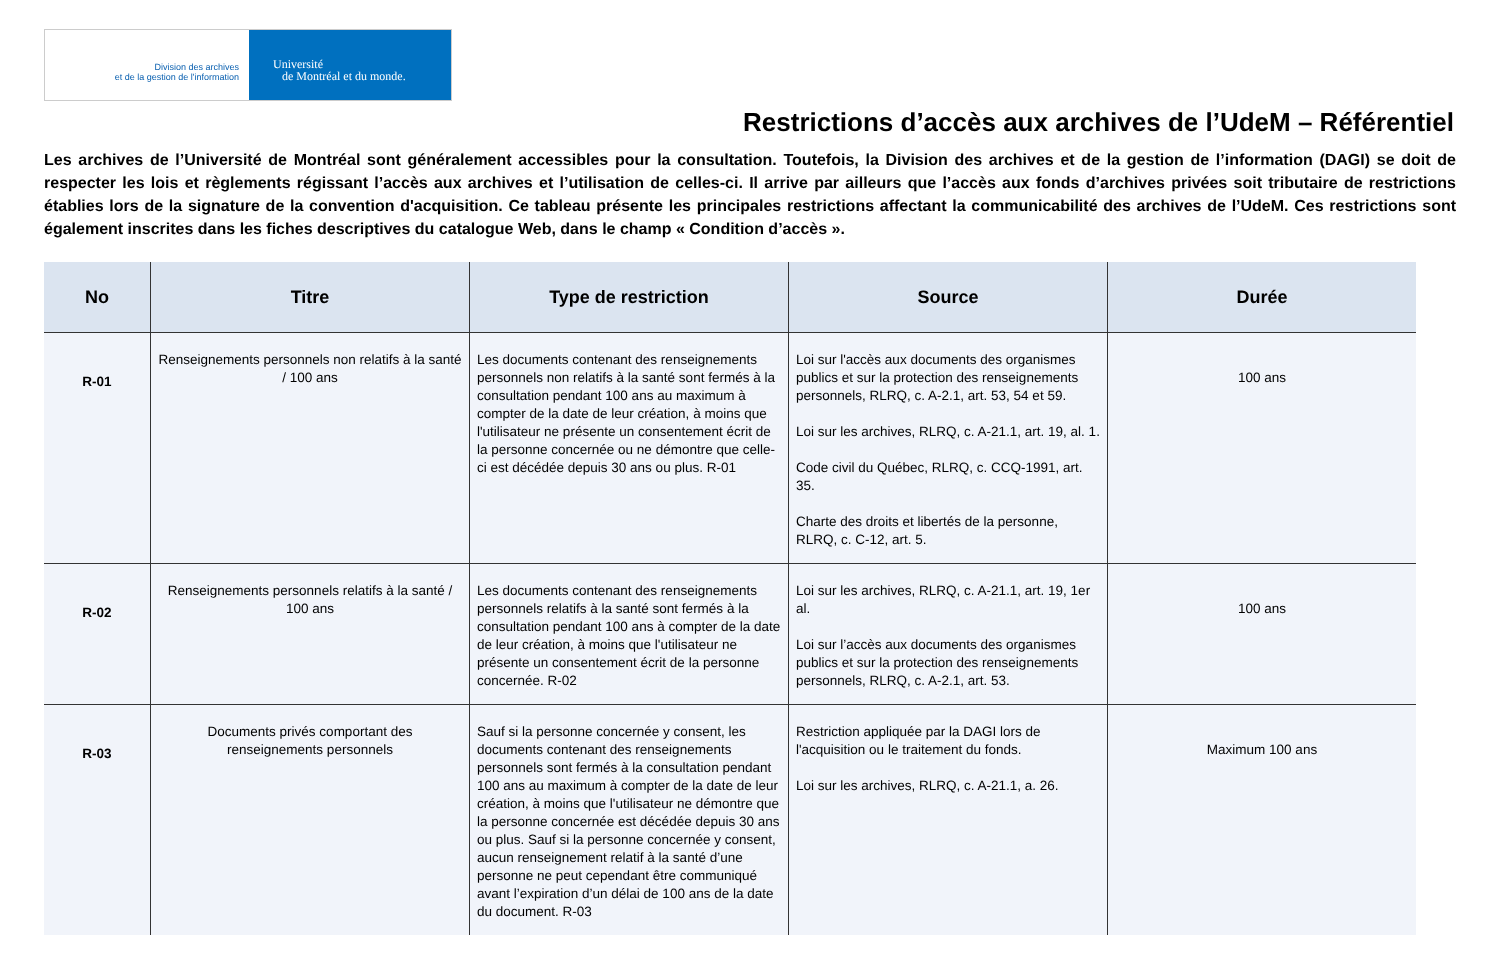Division des archives
et de la gestion de l'information
Université
de Montréal et du monde.
Restrictions d’accès aux archives de l’UdeM – Référentiel
Les archives de l’Université de Montréal sont généralement accessibles pour la consultation. Toutefois, la Division des archives et de la gestion de l’information (DAGI) se doit de respecter les lois et règlements régissant l’accès aux archives et l’utilisation de celles-ci. Il arrive par ailleurs que l’accès aux fonds d’archives privées soit tributaire de restrictions établies lors de la signature de la convention d'acquisition. Ce tableau présente les principales restrictions affectant la communicabilité des archives de l’UdeM. Ces restrictions sont également inscrites dans les fiches descriptives du catalogue Web, dans le champ « Condition d’accès ».
| No | Titre | Type de restriction | Source | Durée |
| --- | --- | --- | --- | --- |
| R-01 | Renseignements personnels non relatifs à la santé / 100 ans | Les documents contenant des renseignements personnels non relatifs à la santé sont fermés à la consultation pendant 100 ans au maximum à compter de la date de leur création, à moins que l'utilisateur ne présente un consentement écrit de la personne concernée ou ne démontre que celle-ci est décédée depuis 30 ans ou plus. R-01 | Loi sur l'accès aux documents des organismes publics et sur la protection des renseignements personnels, RLRQ, c. A-2.1, art. 53, 54 et 59. Loi sur les archives, RLRQ, c. A-21.1, art. 19, al. 1. Code civil du Québec, RLRQ, c. CCQ-1991, art. 35. Charte des droits et libertés de la personne, RLRQ, c. C-12, art. 5. | 100 ans |
| R-02 | Renseignements personnels relatifs à la santé / 100 ans | Les documents contenant des renseignements personnels relatifs à la santé sont fermés à la consultation pendant 100 ans à compter de la date de leur création, à moins que l'utilisateur ne présente un consentement écrit de la personne concernée. R-02 | Loi sur les archives, RLRQ, c. A-21.1, art. 19, 1er al. Loi sur l’accès aux documents des organismes publics et sur la protection des renseignements personnels, RLRQ, c. A-2.1, art. 53. | 100 ans |
| R-03 | Documents privés comportant des renseignements personnels | Sauf si la personne concernée y consent, les documents contenant des renseignements personnels sont fermés à la consultation pendant 100 ans au maximum à compter de la date de leur création, à moins que l'utilisateur ne démontre que la personne concernée est décédée depuis 30 ans ou plus. Sauf si la personne concernée y consent, aucun renseignement relatif à la santé d’une personne ne peut cependant être communiqué avant l’expiration d’un délai de 100 ans de la date du document. R-03 | Restriction appliquée par la DAGI lors de l'acquisition ou le traitement du fonds. Loi sur les archives, RLRQ, c. A-21.1, a. 26. | Maximum 100 ans |